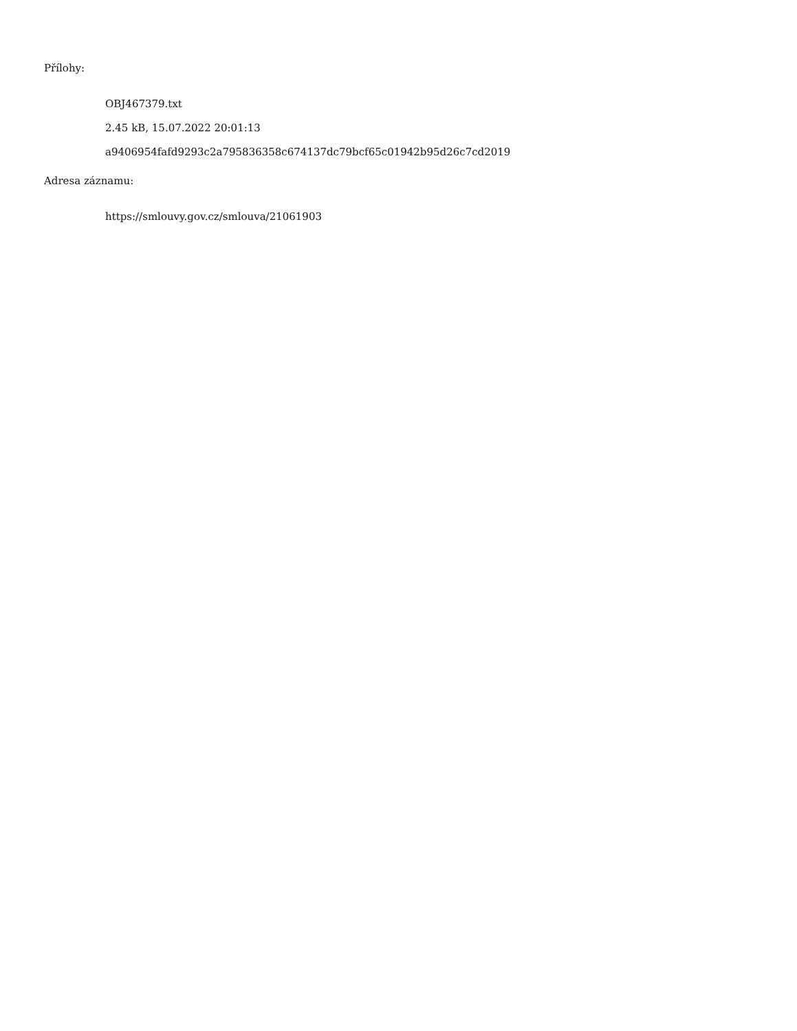Přílohy:
OBJ467379.txt
2.45 kB, 15.07.2022 20:01:13
a9406954fafd9293c2a795836358c674137dc79bcf65c01942b95d26c7cd2019
Adresa záznamu:
https://smlouvy.gov.cz/smlouva/21061903